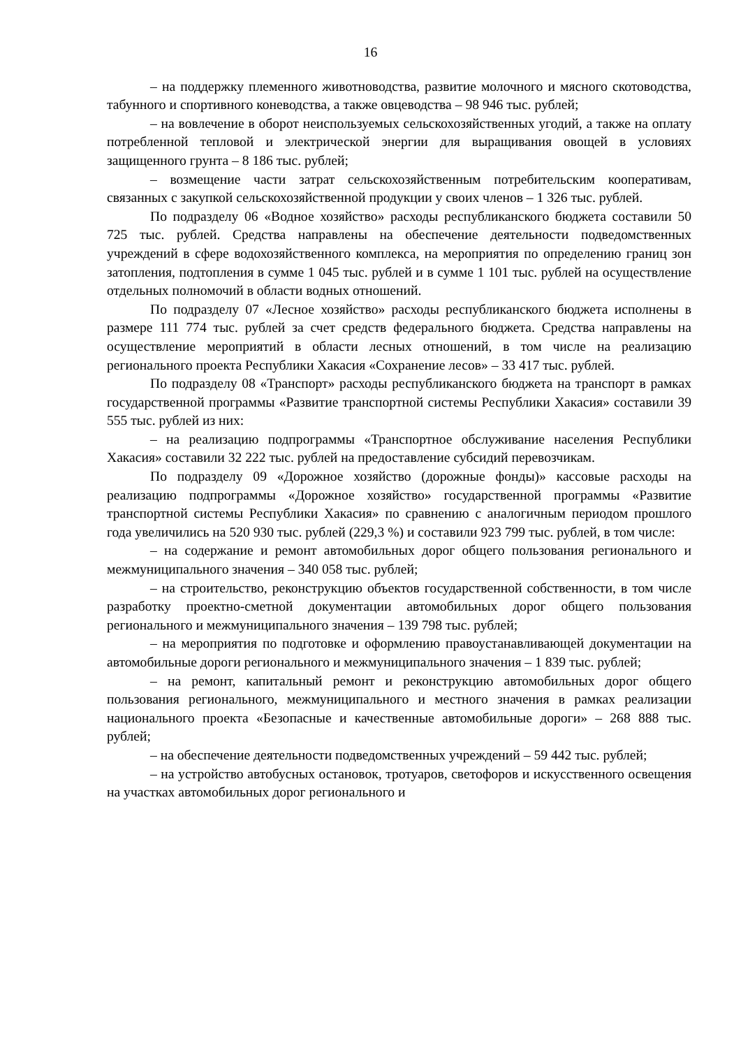16
– на поддержку племенного животноводства, развитие молочного и мясного скотоводства, табунного и спортивного коневодства, а также овцеводства – 98 946 тыс. рублей;
– на вовлечение в оборот неиспользуемых сельскохозяйственных угодий, а также на оплату потребленной тепловой и электрической энергии для выращивания овощей в условиях защищенного грунта – 8 186 тыс. рублей;
– возмещение части затрат сельскохозяйственным потребительским кооперативам, связанных с закупкой сельскохозяйственной продукции у своих членов – 1 326 тыс. рублей.
По подразделу 06 «Водное хозяйство» расходы республиканского бюджета составили 50 725 тыс. рублей. Средства направлены на обеспечение деятельности подведомственных учреждений в сфере водохозяйственного комплекса, на мероприятия по определению границ зон затопления, подтопления в сумме 1 045 тыс. рублей и в сумме 1 101 тыс. рублей на осуществление отдельных полномочий в области водных отношений.
По подразделу 07 «Лесное хозяйство» расходы республиканского бюджета исполнены в размере 111 774 тыс. рублей за счет средств федерального бюджета. Средства направлены на осуществление мероприятий в области лесных отношений, в том числе на реализацию регионального проекта Республики Хакасия «Сохранение лесов» – 33 417 тыс. рублей.
По подразделу 08 «Транспорт» расходы республиканского бюджета на транспорт в рамках государственной программы «Развитие транспортной системы Республики Хакасия» составили 39 555 тыс. рублей из них:
– на реализацию подпрограммы «Транспортное обслуживание населения Республики Хакасия» составили 32 222 тыс. рублей на предоставление субсидий перевозчикам.
По подразделу 09 «Дорожное хозяйство (дорожные фонды)» кассовые расходы на реализацию подпрограммы «Дорожное хозяйство» государственной программы «Развитие транспортной системы Республики Хакасия» по сравнению с аналогичным периодом прошлого года увеличились на 520 930 тыс. рублей (229,3 %) и составили 923 799 тыс. рублей, в том числе:
– на содержание и ремонт автомобильных дорог общего пользования регионального и межмуниципального значения – 340 058 тыс. рублей;
– на строительство, реконструкцию объектов государственной собственности, в том числе разработку проектно-сметной документации автомобильных дорог общего пользования регионального и межмуниципального значения – 139 798 тыс. рублей;
– на мероприятия по подготовке и оформлению правоустанавливающей документации на автомобильные дороги регионального и межмуниципального значения – 1 839 тыс. рублей;
– на ремонт, капитальный ремонт и реконструкцию автомобильных дорог общего пользования регионального, межмуниципального и местного значения в рамках реализации национального проекта «Безопасные и качественные автомобильные дороги» – 268 888 тыс. рублей;
– на обеспечение деятельности подведомственных учреждений – 59 442 тыс. рублей;
– на устройство автобусных остановок, тротуаров, светофоров и искусственного освещения на участках автомобильных дорог регионального и